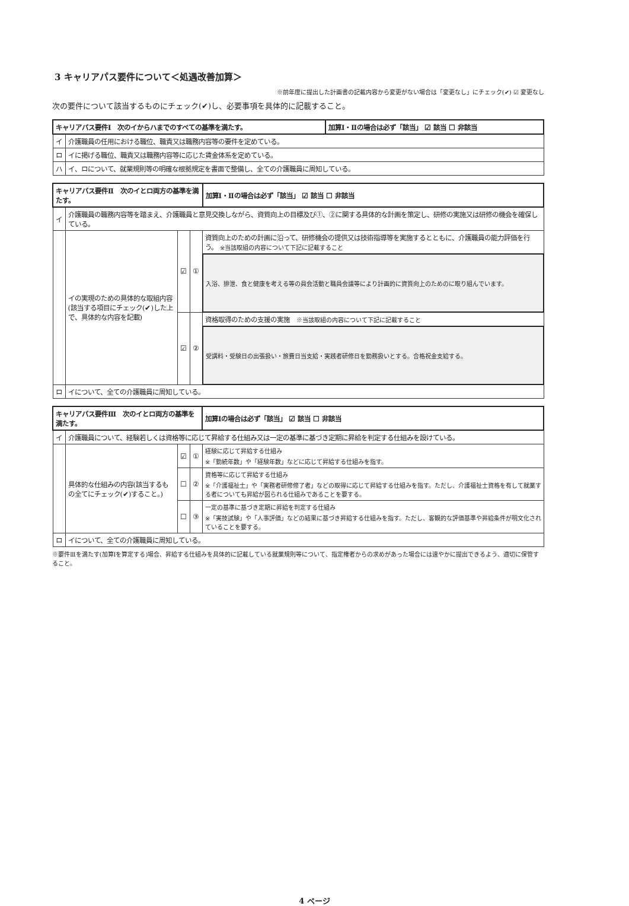3 キャリアパス要件について＜処遇改善加算＞
※前年度に提出した計画書の記載内容から変更がない場合は「変更なし」にチェック(✔) ☑ 変更なし
次の要件について該当するものにチェック(✔)し、必要事項を具体的に記載すること。
| キャリアパス要件Ⅰ 次のイからハまでのすべての基準を満たす。 | | 加算Ⅰ・Ⅱの場合は必ず「該当」 ☑ 該当 ☐ 非該当 |
| イ | 介護職員の任用における職位、職責又は職務内容等の要件を定めている。 | |
| ロ | イに掲げる職位、職責又は職務内容等に応じた賃金体系を定めている。 | |
| ハ | イ、ロについて、就業規則等の明確な根拠規定を書面で整備し、全ての介護職員に周知している。 | |
| キャリアパス要件Ⅱ 次のイとロ両方の基準を満たす。 | | | | 加算Ⅰ・Ⅱの場合は必ず「該当」 ☑ 該当 ☐ 非該当 |
| イ | 介護職員の職務内容等を踏まえ、介護職員と意見交換しながら、資質向上の目標及び①、②に関する具体的な計画を策定し、研修の実施又は研修の機会を確保している。 | | | |
| | イの実現のための具体的な取組内容 (該当する項目にチェック(✔)した上で、具体的な内容を記載) | ☑ | ① | 資質向上のための計画に沿って、研修機会の提供又は技術指導等を実施するとともに、介護職員の能力評価を行う。 ※当該取組の内容について下記に記載すること |
| | | | | 入浴、排泄、食と健康を考える等の員会活動と職員会議等により計画的に資質向上のためのに取り組んでいます。 |
| | | ☑ | ② | 資格取得のための支援の実施 ※当該取組の内容について下記に記載すること |
| | | | | 受講料・受験日の出張扱い・旅費日当支給・実践者研修日を勤務扱いとする。合格祝金支給する。 |
| ロ | イについて、全ての介護職員に周知している。 | | | |
| キャリアパス要件Ⅲ 次のイとロ両方の基準を満たす。 | | | | 加算Ⅰの場合は必ず「該当」 ☑ 該当 ☐ 非該当 |
| イ | 介護職員について、経験若しくは資格等に応じて昇給する仕組み又は一定の基準に基づき定期に昇給を判定する仕組みを設けている。 | | | |
| | 具体的な仕組みの内容(該当するもの全てにチェック(✔)すること。) | ☑ | ① | 経験に応じて昇給する仕組み ※「勤続年数」や「経験年数」などに応じて昇給する仕組みを指す。 |
| | | ☐ | ② | 資格等に応じて昇給する仕組み ※「介護福祉士」や「実務者研修修了者」などの取得に応じて昇給する仕組みを指す。ただし、介護福祉士資格を有して就業する者についても昇給が図られる仕組みであることを要する。 |
| | | ☐ | ③ | 一定の基準に基づき定期に昇給を判定する仕組み ※「実技試験」や「人事評価」などの結果に基づき昇給する仕組みを指す。ただし、客観的な評価基準や昇給条件が明文化されていることを要する。 |
| ロ | イについて、全ての介護職員に周知している。 | | | |
※要件Ⅲを満たす(加算Ⅰを算定する)場合、昇給する仕組みを具体的に記載している就業規則等について、指定権者からの求めがあった場合には速やかに提出できるよう、適切に保管すること。
4 ページ